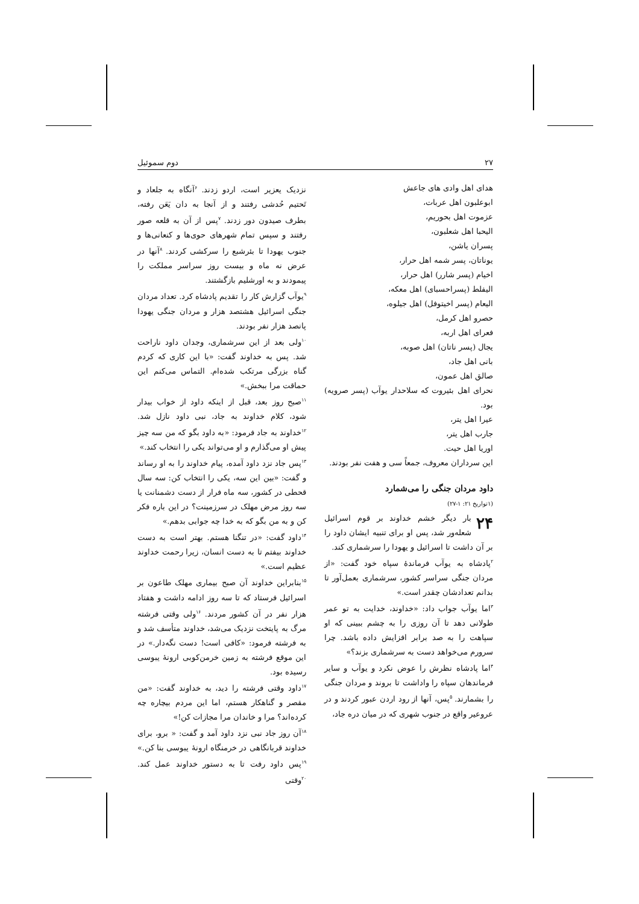۲۷ دوم سموئیل
هدای اهل وادی های جاعش
ابوعلبون اهل عربات،
عزموت اهل بحوریم،
الیحبا اهل شعلبون،
پسران یاشن،
یوناتان، پسر شمه اهل حرار،
اخیام (پسر شارر) اهل حرار،
الیفلط (پسراحسبای) اهل معکه،
الیعام (پسر اخیتوفل) اهل جیلوه،
حصرو اهل کرمل،
فعرای اهل اربه،
یجال (پسر ناتان) اهل صوبه،
بانی اهل جاد،
صالق اهل عمون،
نحرای اهل بئیروت که سلاحدار یوآب (پسر صرویه) بود.
عیرا اهل یتر،
جارب اهل یتر،
اوریا اهل حیت.
این سرداران معروف، جمعاً سی و هفت نفر بودند.
داود مردان جنگی را می‌شمارد
(۱تواریخ ۲۱: ۱-۲۷)
۲۴ بار دیگر خشم خداوند بر قوم اسرائیل شعله‌ور شد، پس او برای تنبیه ایشان داود را بر آن داشت تا اسرائیل و یهودا را سرشماری کند.
<sup>۲</sup> پادشاه به یوآب فرماندهٔ سپاه خود گفت: «از مردان جنگی سراسر کشور، سرشماری بعمل‌آور تا بدانم تعدادشان چقدر است.»
<sup>۳</sup> اما یوآب جواب داد: «خداوند، خدایت به تو عمر طولانی دهد تا آن روزی را به چشم ببینی که او سپاهت را به صد برابر افزایش داده باشد. چرا سرورم می‌خواهد دست به سرشماری بزند؟»
<sup>۴</sup> اما پادشاه نظرش را عوض نکرد و یوآب و سایر فرماندهان سپاه را واداشت تا بروند و مردان جنگی را بشمارند. <sup>۵</sup>پس، آنها از رود اردن عبور کردند و در عروعیر واقع در جنوب شهری که در میان دره جاد،
نزدیک یعزیر است، اردو زدند. <sup>۶</sup>آنگاه به جلعاد و تَحتیم حُدشی رفتند و از آنجا به دان یَعَن رفته، بطرف صیدون دور زدند. <sup>۷</sup>پس از آن به قلعه صور رفتند و سپس تمام شهرهای حوی‌ها و کنعانی‌ها و جنوب یهودا تا بئرشبع را سرکشی کردند. <sup>۸</sup>آنها در عرض نه ماه و بیست روز سراسر مملکت را پیمودند و به اورشلیم بازگشتند.
<sup>۹</sup> یوآب گزارش کار را تقدیم پادشاه کرد. تعداد مردان جنگی اسرائیل هشتصد هزار و مردان جنگی یهودا پانصد هزار نفر بودند.
<sup>۱۰</sup> ولی بعد از این سرشماری، وجدان داود ناراحت شد. پس به خداوند گفت: «با این کاری که کردم گناه بزرگی مرتکب شده‌ام. التماس می‌کنم این حماقت مرا ببخش.»
<sup>۱۱</sup> صبح روز بعد، قبل از اینکه داود از خواب بیدار شود، کلام خداوند به جاد، نبی داود نازل شد. <sup>۱۲</sup>خداوند به جاد فرمود: «به داود بگو که من سه چیز پیش او می‌گذارم و او می‌تواند یکی را انتخاب کند.»
<sup>۱۳</sup> پس جاد نزد داود آمده، پیام خداوند را به او رساند و گفت: «بین این سه، یکی را انتخاب کن: سه سال قحطی در کشور، سه ماه فرار از دست دشمنانت یا سه روز مرض مهلک در سرزمینت؟ در این باره فکر کن و به من بگو که به خدا چه جوابی بدهم.»
<sup>۱۴</sup> داود گفت: «در تنگنا هستم. بهتر است به دست خداوند بیفتم تا به دست انسان، زیرا رحمت خداوند عظیم است.»
<sup>۱۵</sup> بنابراین خداوند آن صبح بیماری مهلک طاعون بر اسرائیل فرستاد که تا سه روز ادامه داشت و هفتاد هزار نفر در آن کشور مردند. <sup>۱۶</sup>ولی وقتی فرشته مرگ به پایتخت نزدیک می‌شد، خداوند متأسف شد و به فرشته فرمود: «کافی است! دست نگه‌دار.» در این موقع فرشته به زمین خرمن‌کوبی ارونهٔ یبوسی رسیده بود.
<sup>۱۷</sup> داود وقتی فرشته را دید، به خداوند گفت: «من مقصر و گناهکار هستم، اما این مردم بیچاره چه کرده‌اند؟ مرا و خاندان مرا مجازات کن!»
<sup>۱۸</sup> آن روز جاد نبی نزد داود آمد و گفت: « برو، برای خداوند قربانگاهی در خرمنگاه ارونهٔ یبوسی بنا کن.» <sup>۱۹</sup>پس داود رفت تا به دستور خداوند عمل کند. <sup>۲۰</sup>وقتی